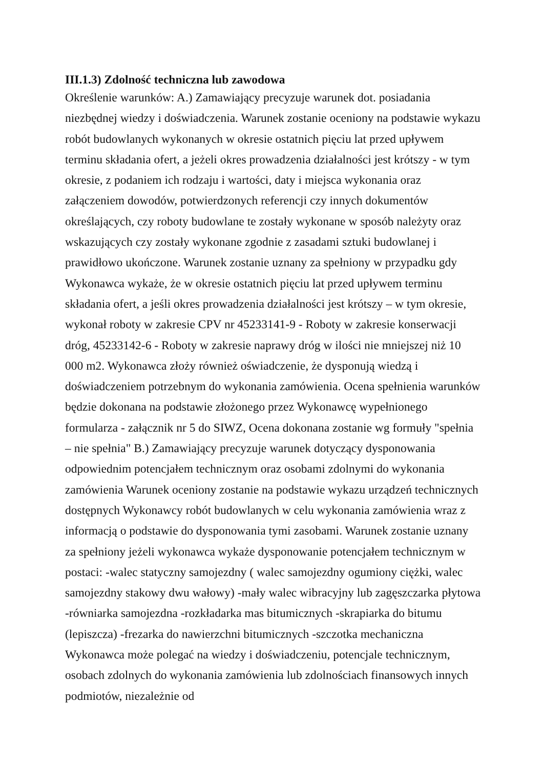III.1.3) Zdolność techniczna lub zawodowa
Określenie warunków: A.) Zamawiający precyzuje warunek dot. posiadania niezbędnej wiedzy i doświadczenia. Warunek zostanie oceniony na podstawie wykazu robót budowlanych wykonanych w okresie ostatnich pięciu lat przed upływem terminu składania ofert, a jeżeli okres prowadzenia działalności jest krótszy - w tym okresie, z podaniem ich rodzaju i wartości, daty i miejsca wykonania oraz załączeniem dowodów, potwierdzonych referencji czy innych dokumentów określających, czy roboty budowlane te zostały wykonane w sposób należyty oraz wskazujących czy zostały wykonane zgodnie z zasadami sztuki budowlanej i prawidłowo ukończone. Warunek zostanie uznany za spełniony w przypadku gdy Wykonawca wykaże, że w okresie ostatnich pięciu lat przed upływem terminu składania ofert, a jeśli okres prowadzenia działalności jest krótszy – w tym okresie, wykonał roboty w zakresie CPV nr 45233141-9 - Roboty w zakresie konserwacji dróg, 45233142-6 - Roboty w zakresie naprawy dróg w ilości nie mniejszej niż 10 000 m2. Wykonawca złoży również oświadczenie, że dysponują wiedzą i doświadczeniem potrzebnym do wykonania zamówienia. Ocena spełnienia warunków będzie dokonana na podstawie złożonego przez Wykonawcę wypełnionego formularza - załącznik nr 5 do SIWZ, Ocena dokonana zostanie wg formuły "spełnia – nie spełnia" B.) Zamawiający precyzuje warunek dotyczący dysponowania odpowiednim potencjałem technicznym oraz osobami zdolnymi do wykonania zamówienia Warunek oceniony zostanie na podstawie wykazu urządzeń technicznych dostępnych Wykonawcy robót budowlanych w celu wykonania zamówienia wraz z informacją o podstawie do dysponowania tymi zasobami. Warunek zostanie uznany za spełniony jeżeli wykonawca wykaże dysponowanie potencjałem technicznym w postaci: -walec statyczny samojezdny ( walec samojezdny ogumiony ciężki, walec samojezdny stakowy dwu wałowy) -mały walec wibracyjny lub zagęszczarka płytowa -równiarka samojezdna -rozkładarka mas bitumicznych -skrapiarka do bitumu (lepiszcza) -frezarka do nawierzchni bitumicznych -szczotka mechaniczna Wykonawca może polegać na wiedzy i doświadczeniu, potencjale technicznym, osobach zdolnych do wykonania zamówienia lub zdolnościach finansowych innych podmiotów, niezależnie od